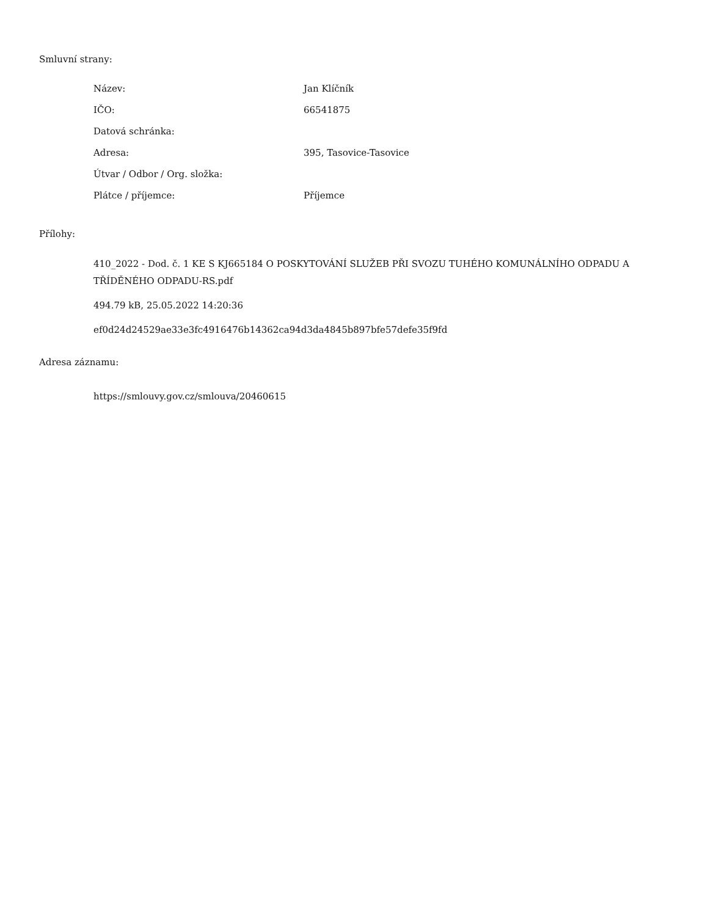Smluvní strany:
| Název: | Jan Klíčník |
| IČO: | 66541875 |
| Datová schránka: | |
| Adresa: | 395, Tasovice-Tasovice |
| Útvar / Odbor / Org. složka: | |
| Plátce / příjemce: | Příjemce |
Přílohy:
410_2022 - Dod. č. 1 KE S KJ665184 O POSKYTOVÁNÍ SLUŽEB PŘI SVOZU TUHÉHO KOMUNÁLNÍHO ODPADU A TŘÍDĚNÉHO ODPADU-RS.pdf
494.79 kB, 25.05.2022 14:20:36
ef0d24d24529ae33e3fc4916476b14362ca94d3da4845b897bfe57defe35f9fd
Adresa záznamu:
https://smlouvy.gov.cz/smlouva/20460615